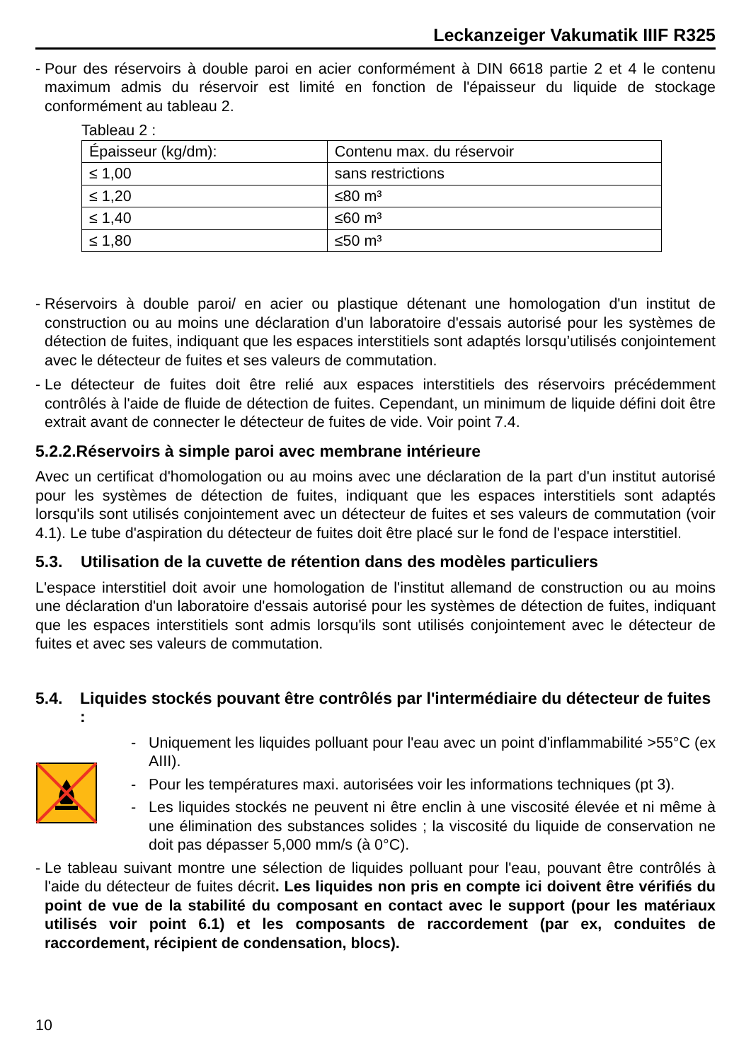Leckanzeiger Vakumatik IIIF R325
- Pour des réservoirs à double paroi en acier conformément à DIN 6618 partie 2 et 4 le contenu maximum admis du réservoir est limité en fonction de l'épaisseur du liquide de stockage conformément au tableau 2.
Tableau 2 :
| Épaisseur (kg/dm): | Contenu max. du réservoir |
| ≤ 1,00 | sans restrictions |
| ≤ 1,20 | ≤80 m³ |
| ≤ 1,40 | ≤60 m³ |
| ≤ 1,80 | ≤50 m³ |
- Réservoirs à double paroi/ en acier ou plastique détenant une homologation d'un institut de construction ou au moins une déclaration d'un laboratoire d'essais autorisé pour les systèmes de détection de fuites, indiquant que les espaces interstitiels sont adaptés lorsqu’utilisés conjointement avec le détecteur de fuites et ses valeurs de commutation.
- Le détecteur de fuites doit être relié aux espaces interstitiels des réservoirs précédemment contrôlés à l'aide de fluide de détection de fuites. Cependant, un minimum de liquide défini doit être extrait avant de connecter le détecteur de fuites de vide. Voir point 7.4.
5.2.2.Réservoirs à simple paroi avec membrane intérieure
Avec un certificat d'homologation ou au moins avec une déclaration de la part d'un institut autorisé pour les systèmes de détection de fuites, indiquant que les espaces interstitiels sont adaptés lorsqu'ils sont utilisés conjointement avec un détecteur de fuites et ses valeurs de commutation (voir 4.1). Le tube d'aspiration du détecteur de fuites doit être placé sur le fond de l'espace interstitiel.
5.3. Utilisation de la cuvette de rétention dans des modèles particuliers
L'espace interstitiel doit avoir une homologation de l'institut allemand de construction ou au moins une déclaration d'un laboratoire d'essais autorisé pour les systèmes de détection de fuites, indiquant que les espaces interstitiels sont admis lorsqu'ils sont utilisés conjointement avec le détecteur de fuites et avec ses valeurs de commutation.
5.4. Liquides stockés pouvant être contrôlés par l'intermédiaire du détecteur de fuites :
- Uniquement les liquides polluant pour l'eau avec un point d'inflammabilité >55°C (ex AIII).
- Pour les températures maxi. autorisées voir les informations techniques (pt 3).
- Les liquides stockés ne peuvent ni être enclin à une viscosité élevée et ni même à une élimination des substances solides ; la viscosité du liquide de conservation ne doit pas dépasser 5,000 mm/s (à 0°C).
- Le tableau suivant montre une sélection de liquides polluant pour l'eau, pouvant être contrôlés à l'aide du détecteur de fuites décrit. Les liquides non pris en compte ici doivent être vérifiés du point de vue de la stabilité du composant en contact avec le support (pour les matériaux utilisés voir point 6.1) et les composants de raccordement (par ex, conduites de raccordement, récipient de condensation, blocs).
10